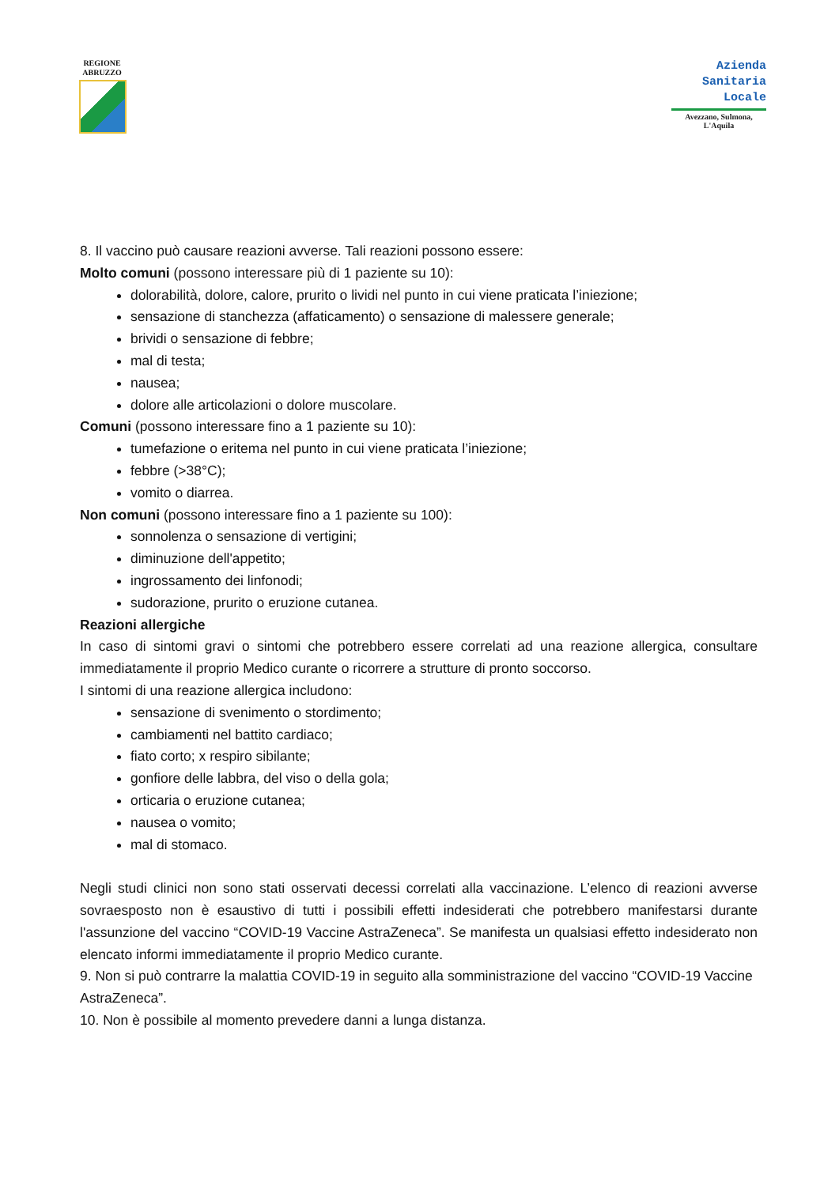REGIONE
ABRUZZO
Azienda
Sanitaria
Locale
Avezzano, Sulmona,
L'Aquila
8. Il vaccino può causare reazioni avverse. Tali reazioni possono essere:
Molto comuni (possono interessare più di 1 paziente su 10):
dolorabilità, dolore, calore, prurito o lividi nel punto in cui viene praticata l’iniezione;
sensazione di stanchezza (affaticamento) o sensazione di malessere generale;
brividi o sensazione di febbre;
mal di testa;
nausea;
dolore alle articolazioni o dolore muscolare.
Comuni (possono interessare fino a 1 paziente su 10):
tumefazione o eritema nel punto in cui viene praticata l’iniezione;
febbre (>38°C);
vomito o diarrea.
Non comuni (possono interessare fino a 1 paziente su 100):
sonnolenza o sensazione di vertigini;
diminuzione dell'appetito;
ingrossamento dei linfonodi;
sudorazione, prurito o eruzione cutanea.
Reazioni allergiche
In caso di sintomi gravi o sintomi che potrebbero essere correlati ad una reazione allergica, consultare immediatamente il proprio Medico curante o ricorrere a strutture di pronto soccorso.
I sintomi di una reazione allergica includono:
sensazione di svenimento o stordimento;
cambiamenti nel battito cardiaco;
fiato corto; x respiro sibilante;
gonfiore delle labbra, del viso o della gola;
orticaria o eruzione cutanea;
nausea o vomito;
mal di stomaco.
Negli studi clinici non sono stati osservati decessi correlati alla vaccinazione. L’elenco di reazioni avverse sovraesposto non è esaustivo di tutti i possibili effetti indesiderati che potrebbero manifestarsi durante l'assunzione del vaccino “COVID-19 Vaccine AstraZeneca”. Se manifesta un qualsiasi effetto indesiderato non elencato informi immediatamente il proprio Medico curante.
9. Non si può contrarre la malattia COVID-19 in seguito alla somministrazione del vaccino “COVID-19 Vaccine AstraZeneca”.
10. Non è possibile al momento prevedere danni a lunga distanza.